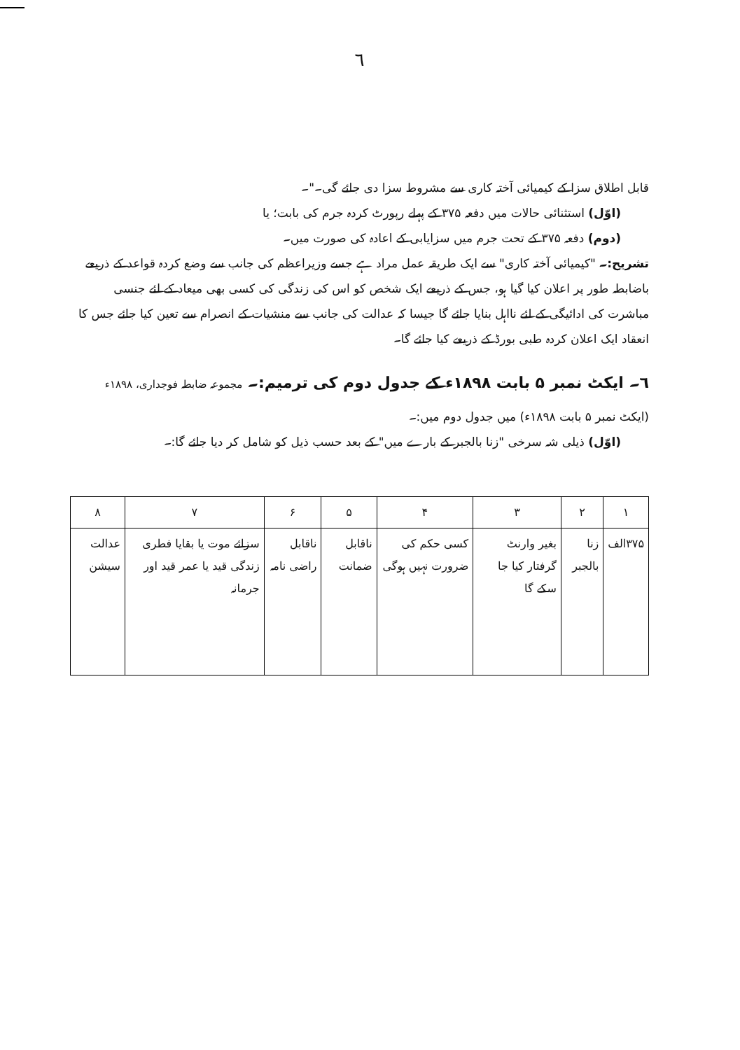٦
قابل اطلاق سزا کے کیمیائی آختہ کاری سے مشروط سزا دی جائے گی۔"۔
(اوّل) استثنائی حالات میں دفعہ ۳۷۵ کے پہلے رپورٹ کردہ جرم کی بابت؛ یا
(دوم) دفعہ ۳۷۵ کے تحت جرم میں سزایابی کے اعادہ کی صورت میں۔
تشریح:۔ "کیمیائی آختہ کاری" سے ایک طریقہ عمل مراد ہے جسے وزیراعظم کی جانب سے وضع کردہ قواعد کے ذریعے باضابطہ طور پر اعلان کیا گیا ہو، جس کے ذریعے ایک شخص کو اس کی زندگی کی کسی بھی میعاد کے لئے جنسی مباشرت کی ادائیگی کے لئے نااہل بنایا جائے گا جیسا کہ عدالت کی جانب سے منشیات کے انصرام سے تعین کیا جائے جس کا انعقاد ایک اعلان کردہ طبی بورڈ کے ذریعے کیا جائے گا۔
٦۔ ایکٹ نمبر ۵ بابت ۱۸۹۸ء کے جدول دوم کی ترمیم:۔ مجموعہ ضابطہ فوجداری، ۱۸۹۸ء
(ایکٹ نمبر ۵ بابت ۱۸۹۸ء) میں جدول دوم میں:۔
(اوّل) ذیلی شہ سرخی "زنا بالجبر کے بارے میں" کے بعد حسب ذیل کو شامل کر دیا جائے گا:۔
| ۱ | ۲ | ۳ | ۴ | ۵ | ۶ | ۷ | ۸ |
| ۳۷۵الف | زنا بالجبر | بغیر وارنٹ گرفتار کیا جا سکے گا | کسی حکم کی ضرورت نہیں ہوگی | ناقابل ضمانت | ناقابل راضی نامہ | سزائے موت یا بقایا فطری زندگی قید یا عمر قید اور جرمانہ | عدالت سیشن |